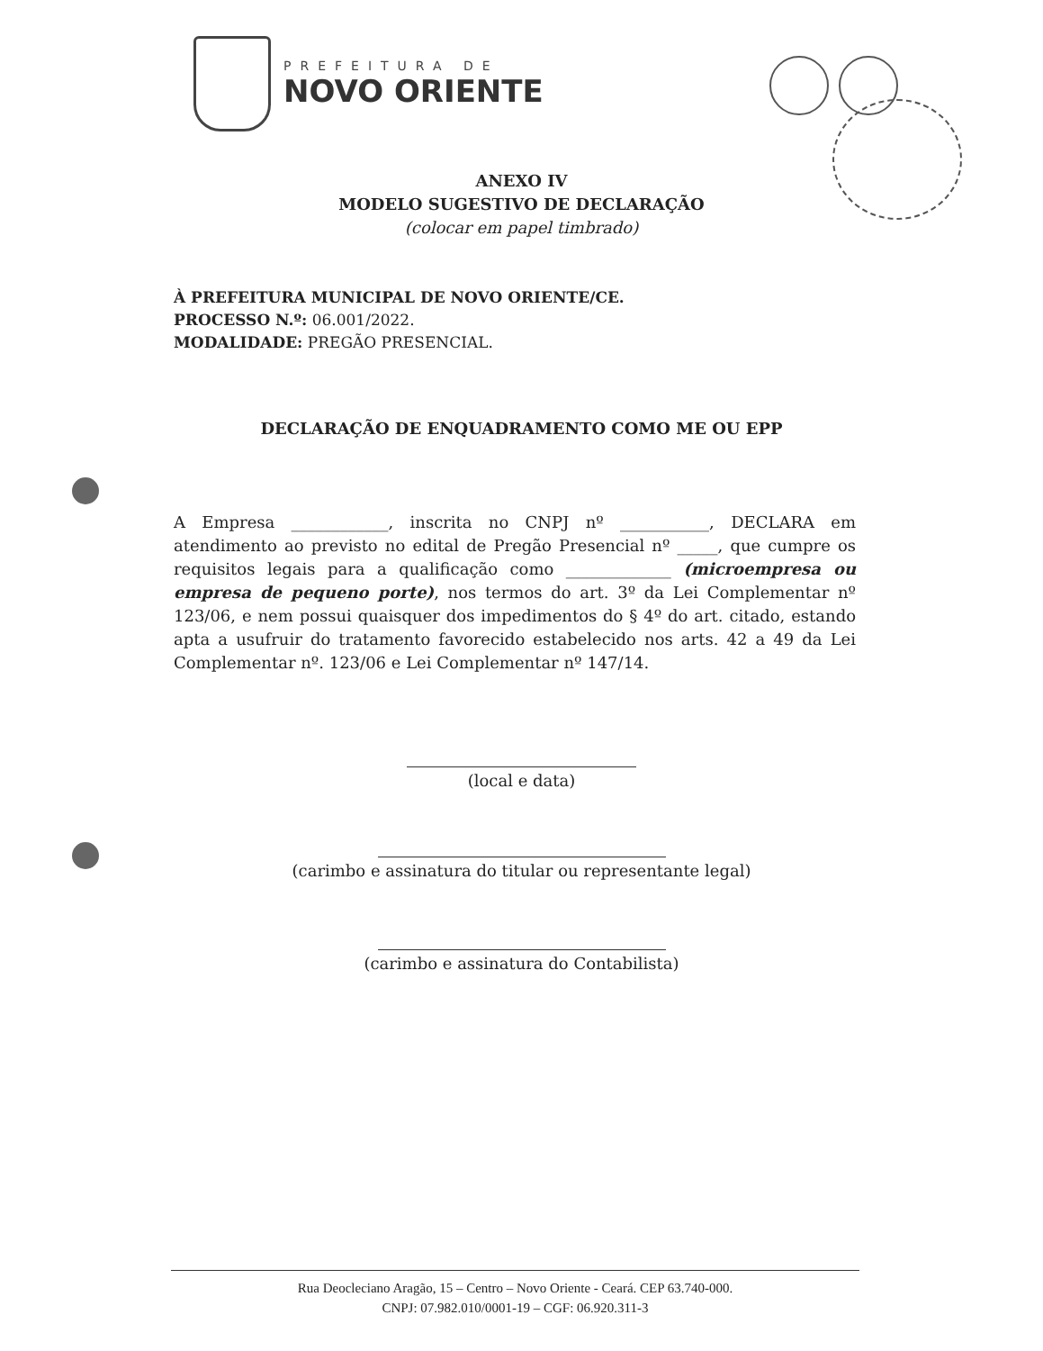PREFEITURA DE
NOVO ORIENTE
ANEXO IV
MODELO SUGESTIVO DE DECLARAÇÃO
(colocar em papel timbrado)
À PREFEITURA MUNICIPAL DE NOVO ORIENTE/CE.
PROCESSO N.º: 06.001/2022.
MODALIDADE: PREGÃO PRESENCIAL.
DECLARAÇÃO DE ENQUADRAMENTO COMO ME OU EPP
A Empresa ____________, inscrita no CNPJ nº ___________, DECLARA em atendimento ao previsto no edital de Pregão Presencial nº _____, que cumpre os requisitos legais para a qualificação como _____________ (microempresa ou empresa de pequeno porte), nos termos do art. 3º da Lei Complementar nº 123/06, e nem possui quaisquer dos impedimentos do § 4º do art. citado, estando apta a usufruir do tratamento favorecido estabelecido nos arts. 42 a 49 da Lei Complementar nº. 123/06 e Lei Complementar nº 147/14.
(local e data)
(carimbo e assinatura do titular ou representante legal)
(carimbo e assinatura do Contabilista)
Rua Deocleciano Aragão, 15 – Centro – Novo Oriente - Ceará. CEP 63.740-000.
CNPJ: 07.982.010/0001-19 – CGF: 06.920.311-3